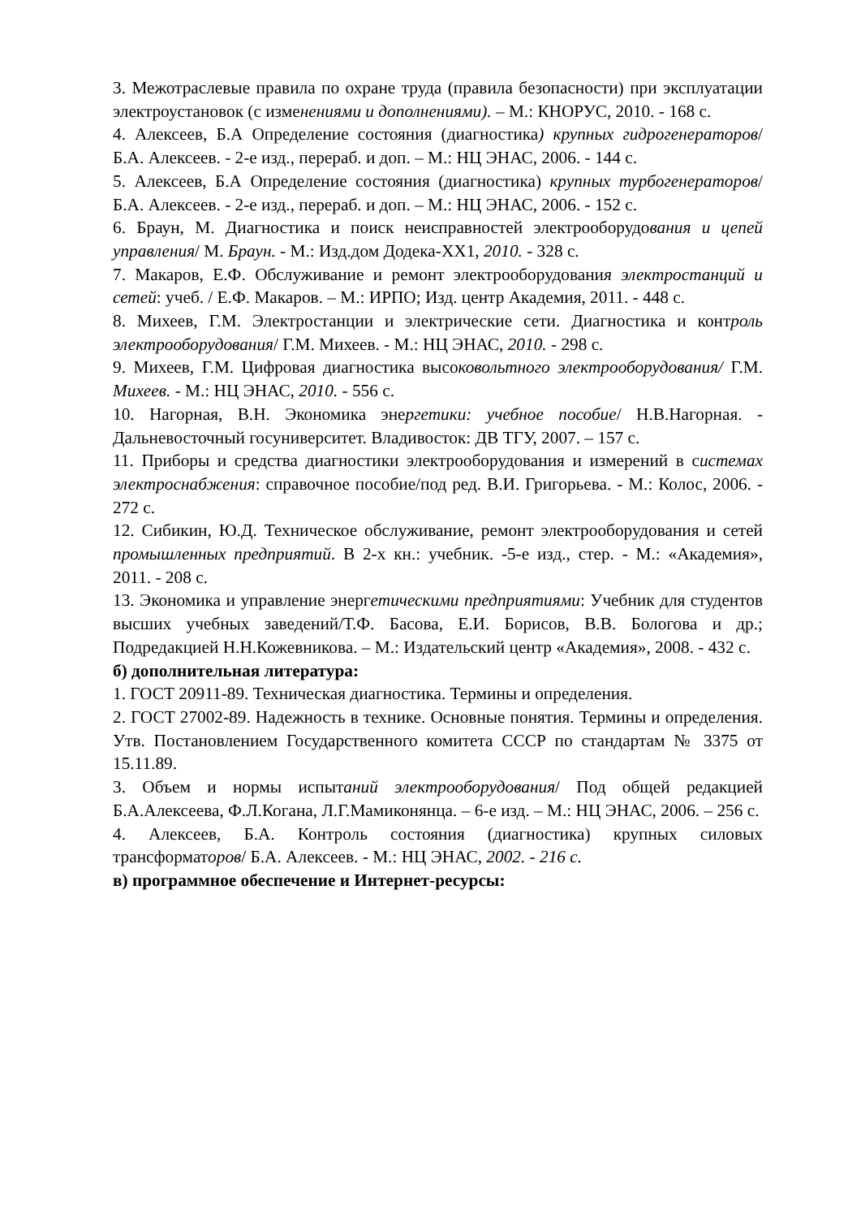3. Межотраслевые правила по охране труда (правила безопасности) при эксплуатации электроустановок (с изменениями и дополнениями). – М.: КНОРУС, 2010. - 168 с.
4. Алексеев, Б.А Определение состояния (диагностика) крупных гидрогенераторов/ Б.А. Алексеев. - 2-е изд., перераб. и доп. – М.: НЦ ЭНАС, 2006. - 144 с.
5. Алексеев, Б.А Определение состояния (диагностика) крупных турбогенераторов/ Б.А. Алексеев. - 2-е изд., перераб. и доп. – М.: НЦ ЭНАС, 2006. - 152 с.
6. Браун, М. Диагностика и поиск неисправностей электрооборудования и цепей управления/ М. Браун. - М.: Изд.дом Додека-XX1, 2010. - 328 с.
7. Макаров, Е.Ф. Обслуживание и ремонт электрооборудования электростанций и сетей: учеб. / Е.Ф. Макаров. – М.: ИРПО; Изд. центр Академия, 2011. - 448 с.
8. Михеев, Г.М. Электростанции и электрические сети. Диагностика и контроль электрооборудования/ Г.М. Михеев. - М.: НЦ ЭНАС, 2010. - 298 с.
9. Михеев, Г.М. Цифровая диагностика высоковольтного электрооборудования/ Г.М. Михеев. - М.: НЦ ЭНАС, 2010. - 556 с.
10. Нагорная, В.Н. Экономика энергетики: учебное пособие/ Н.В.Нагорная. - Дальневосточный госуниверситет. Владивосток: ДВ ТГУ, 2007. – 157 с.
11. Приборы и средства диагностики электрооборудования и измерений в системах электроснабжения: справочное пособие/под ред. В.И. Григорьева. - М.: Колос, 2006. - 272 с.
12. Сибикин, Ю.Д. Техническое обслуживание, ремонт электрооборудования и сетей промышленных предприятий. В 2-х кн.: учебник. -5-е изд., стер. - М.: «Академия», 2011. - 208 с.
13. Экономика и управление энергетическими предприятиями: Учебник для студентов высших учебных заведений/Т.Ф. Басова, Е.И. Борисов, В.В. Бологова и др.; Подредакцией Н.Н.Кожевникова. – М.: Издательский центр «Академия», 2008. - 432 с.
б) дополнительная литература:
1. ГОСТ 20911-89. Техническая диагностика. Термины и определения.
2. ГОСТ 27002-89. Надежность в технике. Основные понятия. Термины и определения. Утв. Постановлением Государственного комитета СССР по стандартам № 3375 от 15.11.89.
3. Объем и нормы испытаний электрооборудования/ Под общей редакцией Б.А.Алексеева, Ф.Л.Когана, Л.Г.Мамиконянца. – 6-е изд. – М.: НЦ ЭНАС, 2006. – 256 с.
4. Алексеев, Б.А. Контроль состояния (диагностика) крупных силовых трансформаторов/ Б.А. Алексеев. - М.: НЦ ЭНАС, 2002. - 216 с.
в) программное обеспечение и Интернет-ресурсы: